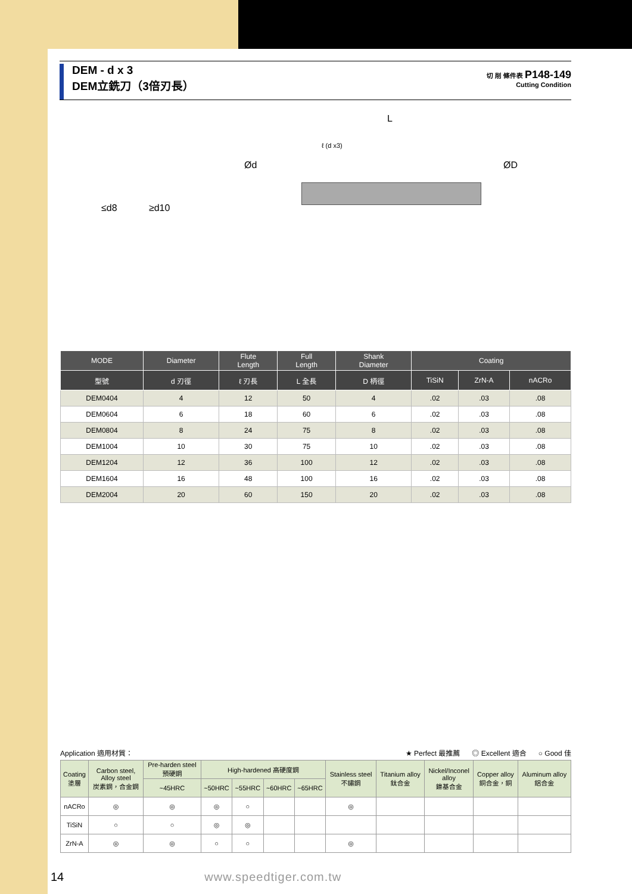DEM - d x 3
DEM立銑刀（3倍刃長）
切 削 條件表 P148-149
Cutting Condition
≤d8 ≥d10
L
ℓ (d x3)
Ød ØD
| MODE | Diameter | Flute Length | Full Length | Shank Diameter | Coating | | |
| --- | --- | --- | --- | --- | --- | --- | --- |
| 型號 | d 刃徑 | ℓ 刃長 | L 全長 | D 柄徑 | TiSiN | ZrN-A | nACRo |
| DEM0404 | 4 | 12 | 50 | 4 | .02 | .03 | .08 |
| DEM0604 | 6 | 18 | 60 | 6 | .02 | .03 | .08 |
| DEM0804 | 8 | 24 | 75 | 8 | .02 | .03 | .08 |
| DEM1004 | 10 | 30 | 75 | 10 | .02 | .03 | .08 |
| DEM1204 | 12 | 36 | 100 | 12 | .02 | .03 | .08 |
| DEM1604 | 16 | 48 | 100 | 16 | .02 | .03 | .08 |
| DEM2004 | 20 | 60 | 150 | 20 | .02 | .03 | .08 |
Application 適用材質： ★ Perfect 最推薦 ◎ Excellent 適合 ○ Good 佳
| Coating 塗層 | Carbon steel, Alloy steel 炭素鋼，合金鋼 | Pre-harden steel 預硬鋼 | High-hardened 高硬度鋼 | | | | Stainless steel 不鏽鋼 | Titanium alloy 鈦合金 | Nickel/Inconel alloy 鎳基合金 | Copper alloy 銅合金，銅 | Aluminum alloy 鋁合金 |
| --- | --- | --- | --- | --- | --- | --- | --- | --- | --- | --- | --- |
| | | ~45HRC | ~50HRC | ~55HRC | ~60HRC | ~65HRC | | | | | |
| nACRo | ◎ | ◎ | ◎ | ○ | | | ◎ | | | | |
| TiSiN | ○ | ○ | ◎ | ◎ | | | | | | | |
| ZrN-A | ◎ | ◎ | ○ | ○ | | | ◎ | | | | |
14 www.speedtiger.com.tw